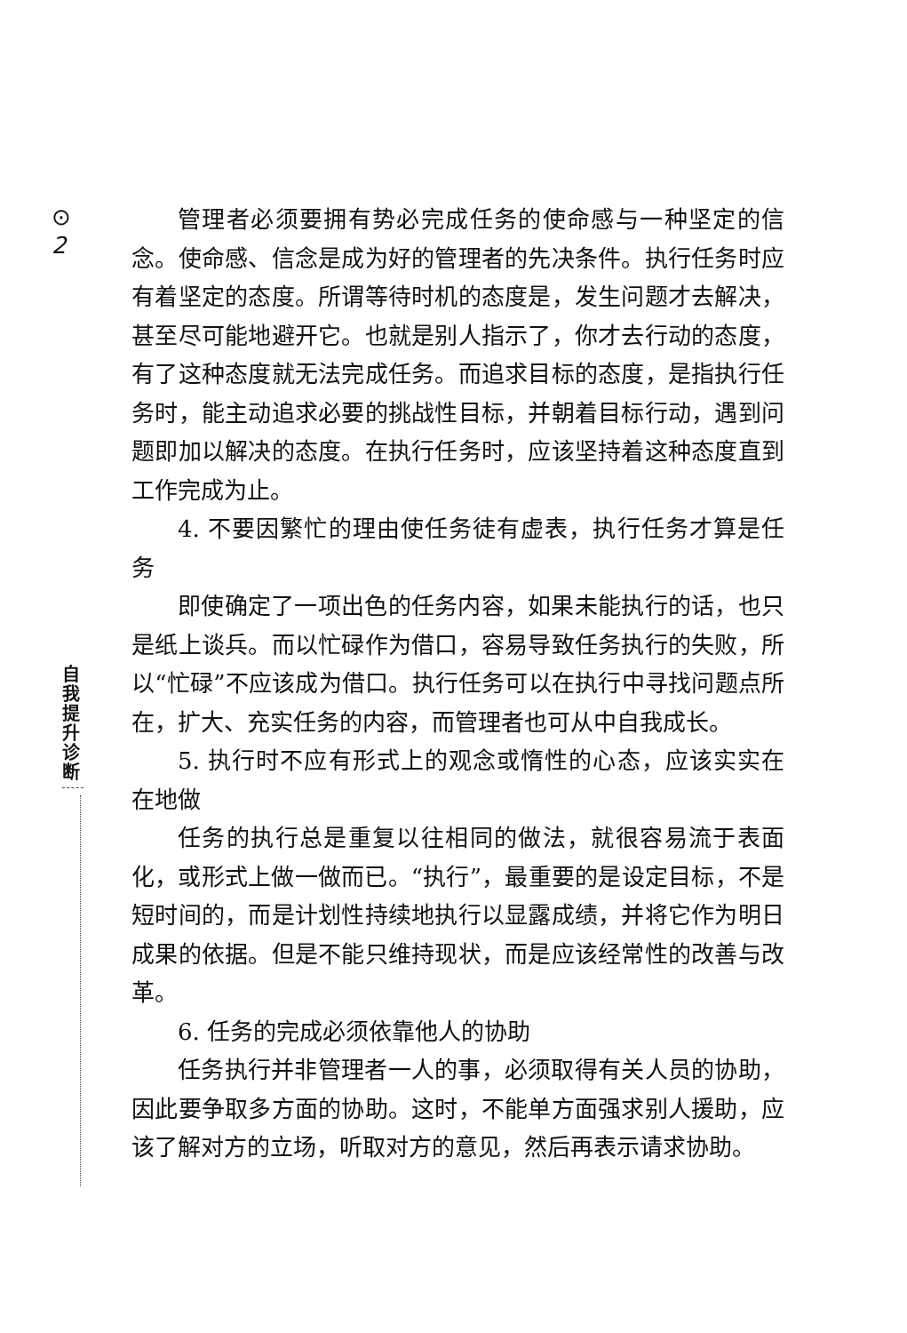⊙
2
自我提升诊断
管理者必须要拥有势必完成任务的使命感与一种坚定的信念。使命感、信念是成为好的管理者的先决条件。执行任务时应有着坚定的态度。所谓等待时机的态度是，发生问题才去解决，甚至尽可能地避开它。也就是别人指示了，你才去行动的态度，有了这种态度就无法完成任务。而追求目标的态度，是指执行任务时，能主动追求必要的挑战性目标，并朝着目标行动，遇到问题即加以解决的态度。在执行任务时，应该坚持着这种态度直到工作完成为止。
4. 不要因繁忙的理由使任务徒有虚表，执行任务才算是任务
即使确定了一项出色的任务内容，如果未能执行的话，也只是纸上谈兵。而以忙碌作为借口，容易导致任务执行的失败，所以“忙碌”不应该成为借口。执行任务可以在执行中寻找问题点所在，扩大、充实任务的内容，而管理者也可从中自我成长。
5. 执行时不应有形式上的观念或惰性的心态，应该实实在在地做
任务的执行总是重复以往相同的做法，就很容易流于表面化，或形式上做一做而已。“执行”，最重要的是设定目标，不是短时间的，而是计划性持续地执行以显露成绩，并将它作为明日成果的依据。但是不能只维持现状，而是应该经常性的改善与改革。
6. 任务的完成必须依靠他人的协助
任务执行并非管理者一人的事，必须取得有关人员的协助，因此要争取多方面的协助。这时，不能单方面强求别人援助，应该了解对方的立场，听取对方的意见，然后再表示请求协助。